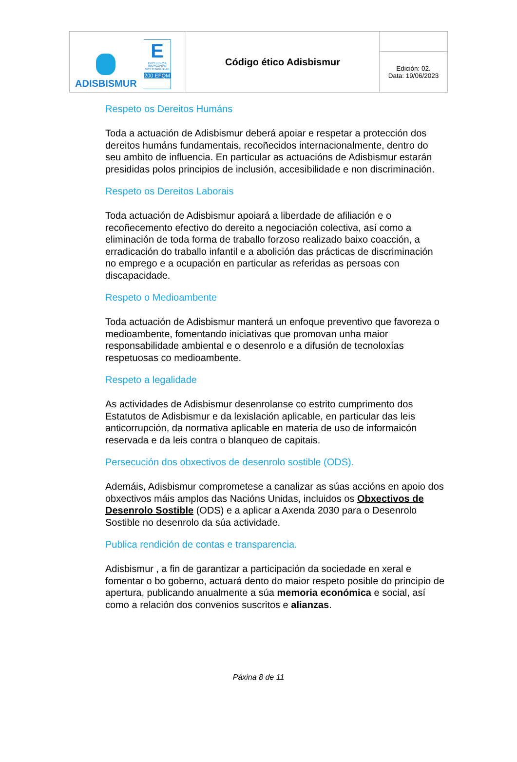| ADISBISMUR E EXCELENCIA INNOVACIÓN SOSTENIBILIDAD 200 EFQM | Código ético Adisbismur | |
| | | Edición: 02. Data: 19/06/2023 |
Respeto os Dereitos Humáns
Toda a actuación de Adisbismur deberá apoiar e respetar a protección dos dereitos humáns fundamentais, recoñecidos internacionalmente, dentro do seu ambito de influencia. En particular as actuacións de Adisbismur estarán presididas polos principios de inclusión, accesibilidade e non discriminación.
Respeto os Dereitos Laborais
Toda actuación de Adisbismur apoiará a liberdade de afiliación e o recoñecemento efectivo do dereito a negociación colectiva, así como a eliminación de toda forma de traballo forzoso realizado baixo coacción, a erradicación do traballo infantil e a abolición das prácticas de discriminación no emprego e a ocupación en particular as referidas as persoas con discapacidade.
Respeto o Medioambente
Toda actuación de Adisbismur manterá un enfoque preventivo que favoreza o medioambente, fomentando iniciativas que promovan unha maior responsabilidade ambiental e o desenrolo e a difusión de tecnoloxías respetuosas co medioambente.
Respeto a legalidade
As actividades de Adisbismur desenrolanse co estrito cumprimento dos Estatutos de Adisbismur e da lexislación aplicable, en particular das leis anticorrupción, da normativa aplicable en materia de uso de informaicón reservada e da leis contra o blanqueo de capitais.
Persecución dos obxectivos de desenrolo sostible (ODS).
Ademáis, Adisbismur comprometese a canalizar as súas accións en apoio dos obxectivos máis amplos das Nacións Unidas, incluidos os Obxectivos de Desenrolo Sostible (ODS) e a aplicar a Axenda 2030 para o Desenrolo Sostible no desenrolo da súa actividade.
Publica rendición de contas e transparencia.
Adisbismur , a fin de garantizar a participación da sociedade en xeral e fomentar o bo goberno, actuará dento do maior respeto posible do principio de apertura, publicando anualmente a súa memoria económica e social, así como a relación dos convenios suscritos e alianzas.
Páxina 8 de 11